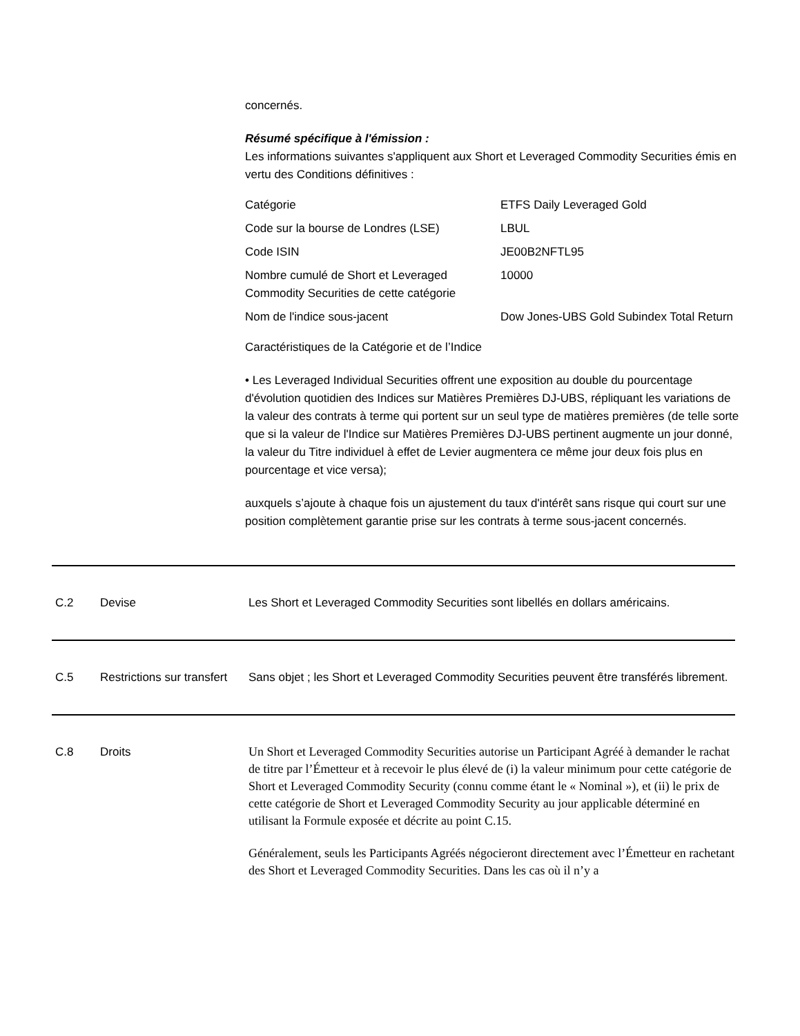concernés.
Résumé spécifique à l'émission :
Les informations suivantes s'appliquent aux Short et Leveraged Commodity Securities émis en vertu des Conditions définitives :
| Catégorie | ETFS Daily Leveraged Gold |
| Code sur la bourse de Londres (LSE) | LBUL |
| Code ISIN | JE00B2NFTL95 |
| Nombre cumulé de Short et Leveraged Commodity Securities de cette catégorie | 10000 |
| Nom de l'indice sous-jacent | Dow Jones-UBS Gold Subindex Total Return |
Caractéristiques de la Catégorie et de l’Indice
• Les Leveraged Individual Securities offrent une exposition au double du pourcentage d'évolution quotidien des Indices sur Matières Premières DJ-UBS, répliquant les variations de la valeur des contrats à terme qui portent sur un seul type de matières premières (de telle sorte que si la valeur de l'Indice sur Matières Premières DJ-UBS pertinent augmente un jour donné, la valeur du Titre individuel à effet de Levier augmentera ce même jour deux fois plus en pourcentage et vice versa);
auxquels s’ajoute à chaque fois un ajustement du taux d'intérêt sans risque qui court sur une position complètement garantie prise sur les contrats à terme sous-jacent concernés.
C.2 Devise Les Short et Leveraged Commodity Securities sont libellés en dollars américains.
C.5 Restrictions sur transfert
Sans objet ; les Short et Leveraged Commodity Securities peuvent être transférés librement.
C.8 Droits
Un Short et Leveraged Commodity Securities autorise un Participant Agréé à demander le rachat de titre par l’Émetteur et à recevoir le plus élevé de (i) la valeur minimum pour cette catégorie de Short et Leveraged Commodity Security (connu comme étant le « Nominal »), et (ii) le prix de cette catégorie de Short et Leveraged Commodity Security au jour applicable déterminé en utilisant la Formule exposée et décrite au point C.15.
Généralement, seuls les Participants Agréés négocieront directement avec l’Émetteur en rachetant des Short et Leveraged Commodity Securities. Dans les cas où il n’y a